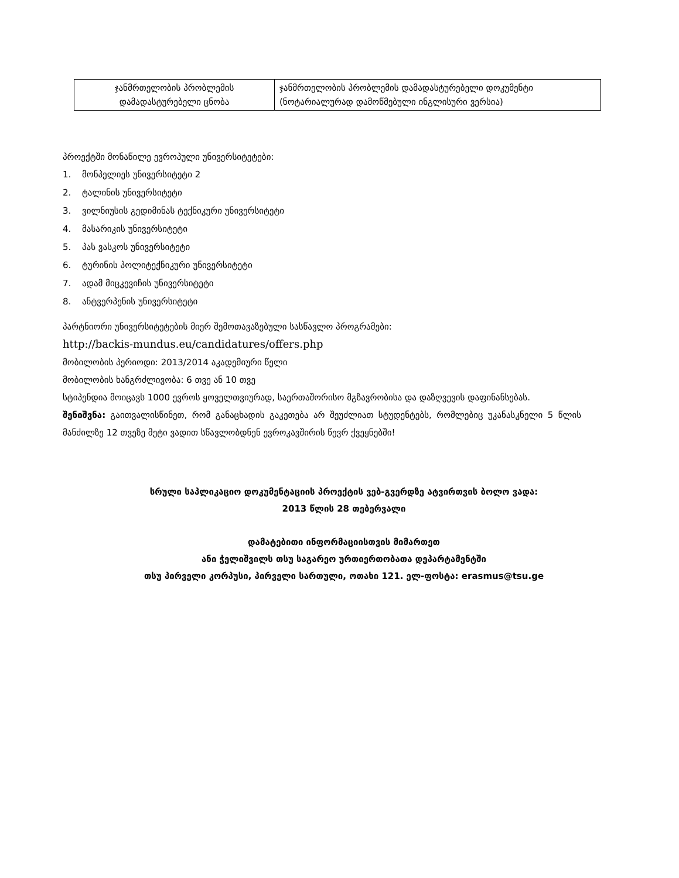| ჯანმრთელობის პრობლემის დამადასტურებელი ცნობა | ჯანმრთელობის პრობლემის დამადასტურებელი დოკუმენტი (ნოტარიალურად დამოწმებული ინგლისური ვერსია) |
პროექტში მონაწილე ევროპული უნივერსიტეტები:
1. მონპელიეს უნივერსიტეტი 2
2. ტალინის უნივერსიტეტი
3. ვილნიუსის გედიმინას ტექნიკური უნივერსიტეტი
4. მასარიკის უნივერსიტეტი
5. პას ვასკოს უნივერსიტეტი
6. ტურინის პოლიტექნიკური უნივერსიტეტი
7. ადამ მიცკევიჩის უნივერსიტეტი
8. ანტვერპენის უნივერსიტეტი
პარტნიორი უნივერსიტეტების მიერ შემოთავაზებული სასწავლო პროგრამები:
http://backis-mundus.eu/candidatures/offers.php
მობილობის პერიოდი: 2013/2014 აკადემიური წელი
მობილობის ხანგრძლივობა: 6 თვე ან 10 თვე
სტიპენდია მოიცავს 1000 ევროს ყოველთვიურად, საერთაშორისო მგზავრობისა და დაზღვევის დაფინანსებას.
შენიშვნა: გაითვალისწინეთ, რომ განაცხადის გაკეთება არ შეუძლიათ სტუდენტებს, რომლებიც უკანასკნელი 5 წლის მანძილზე 12 თვეზე მეტი ვადით სწავლობდნენ ევროკავშირის წევრ ქვეყნებში!
სრული საპლიკაციო დოკუმენტაციის პროექტის ვებ-გვერდზე ატვირთვის ბოლო ვადა:
2013 წლის 28 თებერვალი
დამატებითი ინფორმაციისთვის მიმართეთ
ანი ჭელიშვილს თსუ საგარეო ურთიერთობათა დეპარტამენტში
თსუ პირველი კორპუსი, პირველი სართული, ოთახი 121. ელ-ფოსტა: erasmus@tsu.ge